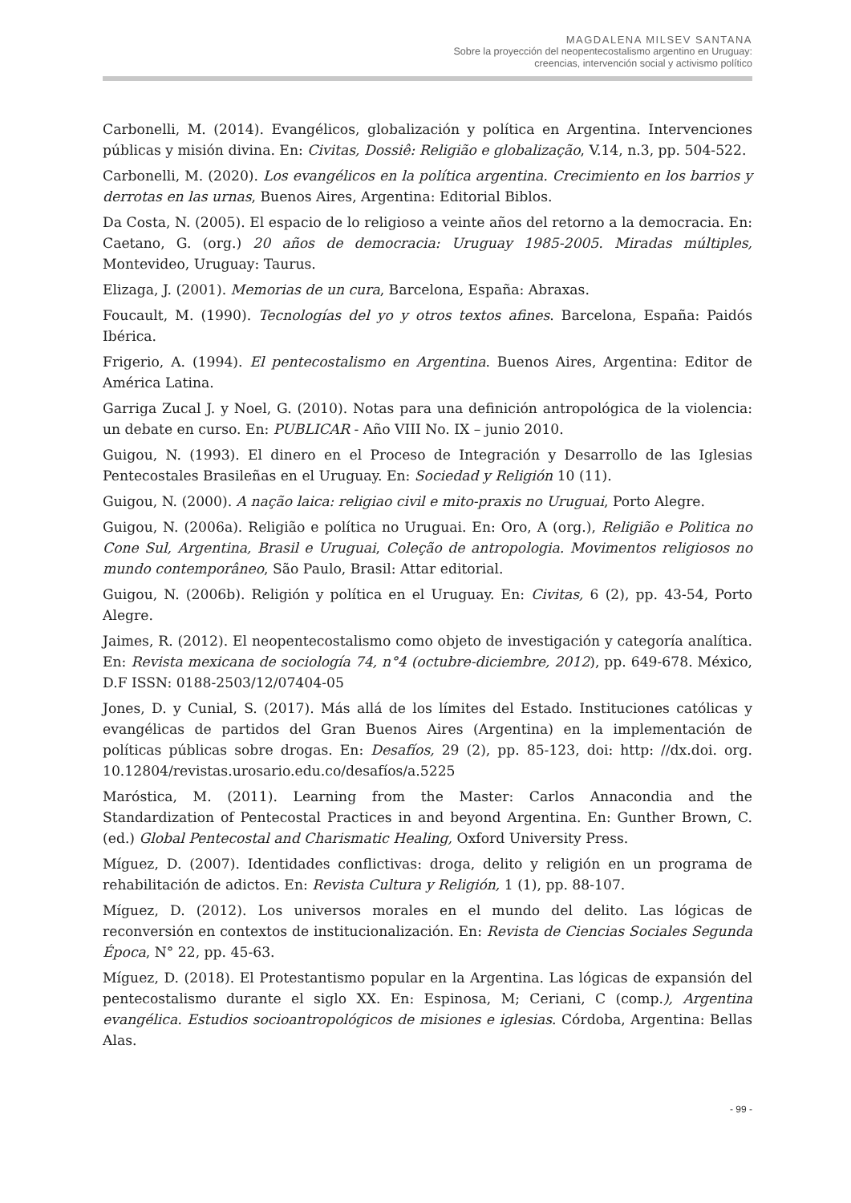MAGDALENA MILSEV SANTANA
Sobre la proyección del neopentecostalismo argentino en Uruguay:
creencias, intervención social y activismo político
Carbonelli, M. (2014). Evangélicos, globalización y política en Argentina. Intervenciones públicas y misión divina. En: Civitas, Dossiê: Religião e globalização, V.14, n.3, pp. 504-522.
Carbonelli, M. (2020). Los evangélicos en la política argentina. Crecimiento en los barrios y derrotas en las urnas, Buenos Aires, Argentina: Editorial Biblos.
Da Costa, N. (2005). El espacio de lo religioso a veinte años del retorno a la democracia. En: Caetano, G. (org.) 20 años de democracia: Uruguay 1985-2005. Miradas múltiples, Montevideo, Uruguay: Taurus.
Elizaga, J. (2001). Memorias de un cura, Barcelona, España: Abraxas.
Foucault, M. (1990). Tecnologías del yo y otros textos afines. Barcelona, España: Paidós Ibérica.
Frigerio, A. (1994). El pentecostalismo en Argentina. Buenos Aires, Argentina: Editor de América Latina.
Garriga Zucal J. y Noel, G. (2010). Notas para una definición antropológica de la violencia: un debate en curso. En: PUBLICAR - Año VIII No. IX – junio 2010.
Guigou, N. (1993). El dinero en el Proceso de Integración y Desarrollo de las Iglesias Pentecostales Brasileñas en el Uruguay. En: Sociedad y Religión 10 (11).
Guigou, N. (2000). A nação laica: religiao civil e mito-praxis no Uruguai, Porto Alegre.
Guigou, N. (2006a). Religião e política no Uruguai. En: Oro, A (org.), Religião e Politica no Cone Sul, Argentina, Brasil e Uruguai, Coleção de antropologia. Movimentos religiosos no mundo contemporâneo, São Paulo, Brasil: Attar editorial.
Guigou, N. (2006b). Religión y política en el Uruguay. En: Civitas, 6 (2), pp. 43-54, Porto Alegre.
Jaimes, R. (2012). El neopentecostalismo como objeto de investigación y categoría analítica. En: Revista mexicana de sociología 74, n°4 (octubre-diciembre, 2012), pp. 649-678. México, D.F ISSN: 0188-2503/12/07404-05
Jones, D. y Cunial, S. (2017). Más allá de los límites del Estado. Instituciones católicas y evangélicas de partidos del Gran Buenos Aires (Argentina) en la implementación de políticas públicas sobre drogas. En: Desafíos, 29 (2), pp. 85-123, doi: http: //dx.doi. org. 10.12804/revistas.urosario.edu.co/desafíos/a.5225
Maróstica, M. (2011). Learning from the Master: Carlos Annacondia and the Standardization of Pentecostal Practices in and beyond Argentina. En: Gunther Brown, C. (ed.) Global Pentecostal and Charismatic Healing, Oxford University Press.
Míguez, D. (2007). Identidades conflictivas: droga, delito y religión en un programa de rehabilitación de adictos. En: Revista Cultura y Religión, 1 (1), pp. 88-107.
Míguez, D. (2012). Los universos morales en el mundo del delito. Las lógicas de reconversión en contextos de institucionalización. En: Revista de Ciencias Sociales Segunda Época, N° 22, pp. 45-63.
Míguez, D. (2018). El Protestantismo popular en la Argentina. Las lógicas de expansión del pentecostalismo durante el siglo XX. En: Espinosa, M; Ceriani, C (comp.), Argentina evangélica. Estudios socioantropológicos de misiones e iglesias. Córdoba, Argentina: Bellas Alas.
- 99 -